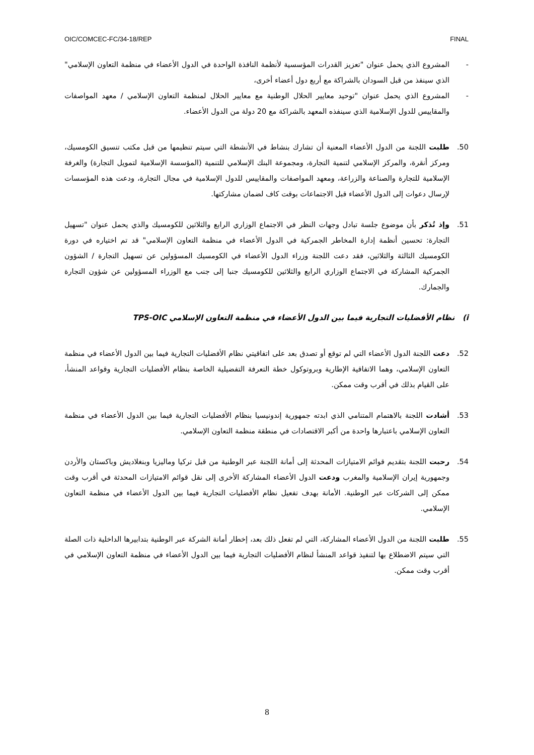OIC/COMCEC-FC/34-18/REP FINAL
- المشروع الذي يحمل عنوان "تعزيز القدرات المؤسسية لأنظمة النافذة الواحدة في الدول الأعضاء في منظمة التعاون الإسلامي" الذي سينفذ من قبل السودان بالشراكة مع أربع دول أعضاء أخرى،
- المشروع الذي يحمل عنوان "توحيد معايير الحلال الوطنية مع معايير الحلال لمنظمة التعاون الإسلامي / معهد المواصفات والمقاييس للدول الإسلامية الذي سينفذه المعهد بالشراكة مع 20 دولة من الدول الأعضاء.
50. طلبت اللجنة من الدول الأعضاء المعنية أن تشارك بنشاط في الأنشطة التي سيتم تنظيمها من قبل مكتب تنسيق الكومسيك، ومركز أنقرة، والمركز الإسلامي لتنمية التجارة، ومجموعة البنك الإسلامي للتنمية (المؤسسة الإسلامية لتمويل التجارة) والغرفة الإسلامية للتجارة والصناعة والزراعة، ومعهد المواصفات والمقاييس للدول الإسلامية في مجال التجارة، ودعت هذه المؤسسات لإرسال دعوات إلى الدول الأعضاء قبل الاجتماعات بوقت كاف لضمان مشاركتها.
51. وإذ تُذكر بأن موضوع جلسة تبادل وجهات النظر في الاجتماع الوزاري الرابع والثلاثين للكومسيك والذي يحمل عنوان "تسهيل التجارة: تحسين أنظمة إدارة المخاطر الجمركية في الدول الأعضاء في منظمة التعاون الإسلامي" قد تم اختياره في دورة الكومسيك الثالثة والثلاثين، فقد دعت اللجنة وزراء الدول الأعضاء في الكومسيك المسؤولين عن تسهيل التجارة / الشؤون الجمركية المشاركة في الاجتماع الوزاري الرابع والثلاثين للكومسيك جنبا إلى جنب مع الوزراء المسؤولين عن شؤون التجارة والجمارك.
i) نظام الأفضليات التجارية فيما بين الدول الأعضاء في منظمة التعاون الإسلامي TPS-OIC
52. دعت اللجنة الدول الأعضاء التي لم توقع أو تصدق بعد على اتفاقيتي نظام الأفضليات التجارية فيما بين الدول الأعضاء في منظمة التعاون الإسلامي، وهما الاتفاقية الإطارية وبروتوكول خطة التعرفة التفضيلية الخاصة بنظام الأفضليات التجارية وقواعد المنشأ، على القيام بذلك في أقرب وقت ممكن.
53. أشادت اللجنة بالاهتمام المتنامي الذي ابدته جمهورية إندونيسيا بنظام الأفضليات التجارية فيما بين الدول الأعضاء في منظمة التعاون الإسلامي باعتبارها واحدة من أكبر الاقتصادات في منطقة منظمة التعاون الإسلامي.
54. رحبت اللجنة بتقديم قوائم الامتيازات المحدثة إلى أمانة اللجنة عبر الوطنية من قبل تركيا وماليزيا وبنغلاديش وباكستان والأردن وجمهورية إيران الإسلامية والمغرب ودعت الدول الأعضاء المشاركة الأخرى إلى نقل قوائم الامتيازات المحدثة في أقرب وقت ممكن إلى الشركات عبر الوطنية. الأمانة بهدف تفعيل نظام الأفضليات التجارية فيما بين الدول الأعضاء في منظمة التعاون الإسلامي.
55. طلبت اللجنة من الدول الأعضاء المشاركة، التي لم تفعل ذلك بعد، إخطار أمانة الشركة عبر الوطنية بتدابيرها الداخلية ذات الصلة التي سيتم الاضطلاع بها لتنفيذ قواعد المنشأ لنظام الأفضليات التجارية فيما بين الدول الأعضاء في منظمة التعاون الإسلامي في أقرب وقت ممكن.
8